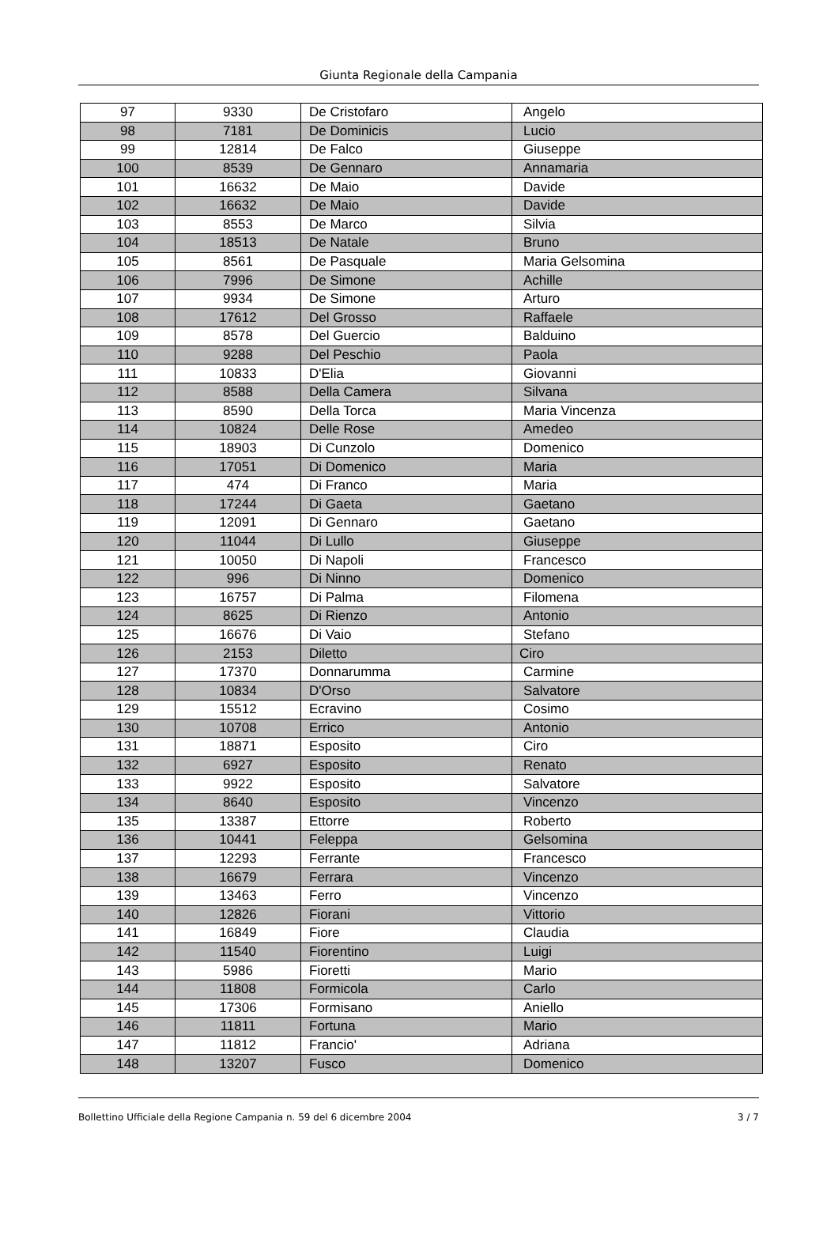Giunta Regionale della Campania
| 97 | 9330 | De Cristofaro | Angelo |
| 98 | 7181 | De Dominicis | Lucio |
| 99 | 12814 | De Falco | Giuseppe |
| 100 | 8539 | De Gennaro | Annamaria |
| 101 | 16632 | De Maio | Davide |
| 102 | 16632 | De Maio | Davide |
| 103 | 8553 | De Marco | Silvia |
| 104 | 18513 | De Natale | Bruno |
| 105 | 8561 | De Pasquale | Maria Gelsomina |
| 106 | 7996 | De Simone | Achille |
| 107 | 9934 | De Simone | Arturo |
| 108 | 17612 | Del Grosso | Raffaele |
| 109 | 8578 | Del Guercio | Balduino |
| 110 | 9288 | Del Peschio | Paola |
| 111 | 10833 | D'Elia | Giovanni |
| 112 | 8588 | Della Camera | Silvana |
| 113 | 8590 | Della Torca | Maria Vincenza |
| 114 | 10824 | Delle Rose | Amedeo |
| 115 | 18903 | Di Cunzolo | Domenico |
| 116 | 17051 | Di Domenico | Maria |
| 117 | 474 | Di Franco | Maria |
| 118 | 17244 | Di Gaeta | Gaetano |
| 119 | 12091 | Di Gennaro | Gaetano |
| 120 | 11044 | Di Lullo | Giuseppe |
| 121 | 10050 | Di Napoli | Francesco |
| 122 | 996 | Di Ninno | Domenico |
| 123 | 16757 | Di Palma | Filomena |
| 124 | 8625 | Di Rienzo | Antonio |
| 125 | 16676 | Di Vaio | Stefano |
| 126 | 2153 | Diletto | Ciro |
| 127 | 17370 | Donnarumma | Carmine |
| 128 | 10834 | D'Orso | Salvatore |
| 129 | 15512 | Ecravino | Cosimo |
| 130 | 10708 | Errico | Antonio |
| 131 | 18871 | Esposito | Ciro |
| 132 | 6927 | Esposito | Renato |
| 133 | 9922 | Esposito | Salvatore |
| 134 | 8640 | Esposito | Vincenzo |
| 135 | 13387 | Ettorre | Roberto |
| 136 | 10441 | Feleppa | Gelsomina |
| 137 | 12293 | Ferrante | Francesco |
| 138 | 16679 | Ferrara | Vincenzo |
| 139 | 13463 | Ferro | Vincenzo |
| 140 | 12826 | Fiorani | Vittorio |
| 141 | 16849 | Fiore | Claudia |
| 142 | 11540 | Fiorentino | Luigi |
| 143 | 5986 | Fioretti | Mario |
| 144 | 11808 | Formicola | Carlo |
| 145 | 17306 | Formisano | Aniello |
| 146 | 11811 | Fortuna | Mario |
| 147 | 11812 | Francio' | Adriana |
| 148 | 13207 | Fusco | Domenico |
Bollettino Ufficiale della Regione Campania n. 59 del 6 dicembre 2004 3 / 7